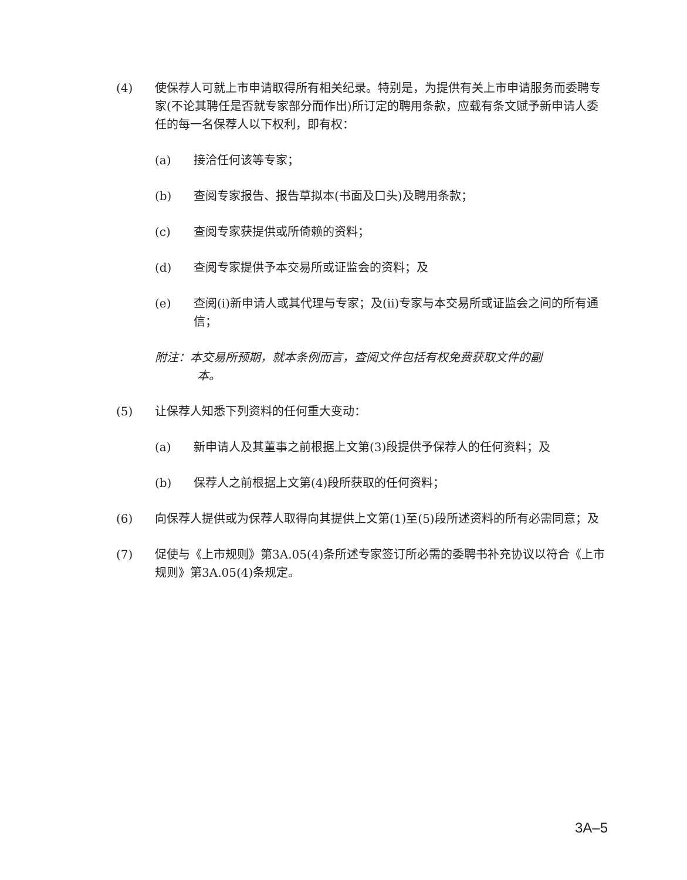(4) 使保荐人可就上市申请取得所有相关纪录。特别是，为提供有关上市申请服务而委聘专家(不论其聘任是否就专家部分而作出)所订定的聘用条款，应载有条文赋予新申请人委任的每一名保荐人以下权利，即有权：
(a) 接洽任何该等专家；
(b) 查阅专家报告、报告草拟本(书面及口头)及聘用条款；
(c) 查阅专家获提供或所倚赖的资料；
(d) 查阅专家提供予本交易所或证监会的资料；及
(e) 查阅(i)新申请人或其代理与专家；及(ii)专家与本交易所或证监会之间的所有通信；
附注：本交易所预期，就本条例而言，查阅文件包括有权免费获取文件的副
本。
(5) 让保荐人知悉下列资料的任何重大变动：
(a) 新申请人及其董事之前根据上文第(3)段提供予保荐人的任何资料；及
(b) 保荐人之前根据上文第(4)段所获取的任何资料；
(6) 向保荐人提供或为保荐人取得向其提供上文第(1)至(5)段所述资料的所有必需同意；及
(7) 促使与《上市规则》第3A.05(4)条所述专家签订所必需的委聘书补充协议以符合《上市规则》第3A.05(4)条规定。
3A–5